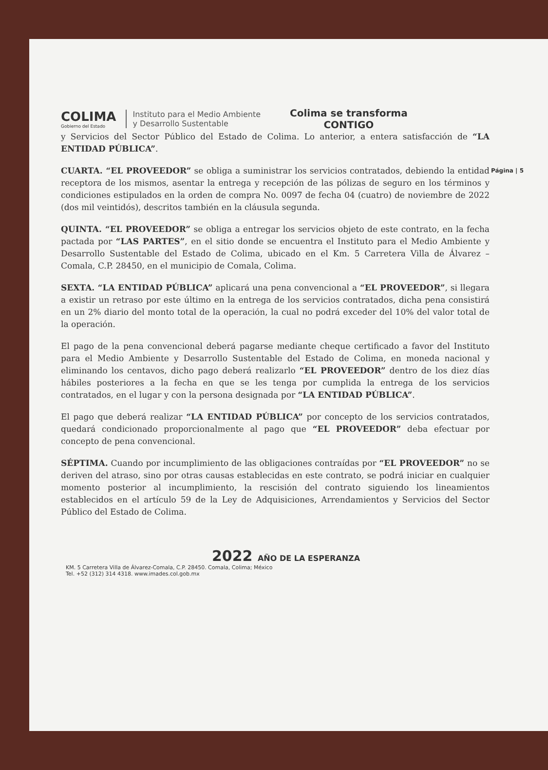COLIMA
Gobierno del Estado
Instituto para el Medio Ambiente
y Desarrollo Sustentable
Colima se transforma
CONTIGO
y Servicios del Sector Público del Estado de Colima. Lo anterior, a entera satisfacción de “LA ENTIDAD PÚBLICA”.
Página | 5 CUARTA. “EL PROVEEDOR” se obliga a suministrar los servicios contratados, debiendo la entidad receptora de los mismos, asentar la entrega y recepción de las pólizas de seguro en los términos y condiciones estipulados en la orden de compra No. 0097 de fecha 04 (cuatro) de noviembre de 2022 (dos mil veintidós), descritos también en la cláusula segunda.
QUINTA. “EL PROVEEDOR” se obliga a entregar los servicios objeto de este contrato, en la fecha pactada por “LAS PARTES”, en el sitio donde se encuentra el Instituto para el Medio Ambiente y Desarrollo Sustentable del Estado de Colima, ubicado en el Km. 5 Carretera Villa de Álvarez – Comala, C.P. 28450, en el municipio de Comala, Colima.
SEXTA. “LA ENTIDAD PÚBLICA” aplicará una pena convencional a “EL PROVEEDOR”, si llegara a existir un retraso por este último en la entrega de los servicios contratados, dicha pena consistirá en un 2% diario del monto total de la operación, la cual no podrá exceder del 10% del valor total de la operación.
El pago de la pena convencional deberá pagarse mediante cheque certificado a favor del Instituto para el Medio Ambiente y Desarrollo Sustentable del Estado de Colima, en moneda nacional y eliminando los centavos, dicho pago deberá realizarlo “EL PROVEEDOR” dentro de los diez días hábiles posteriores a la fecha en que se les tenga por cumplida la entrega de los servicios contratados, en el lugar y con la persona designada por “LA ENTIDAD PÚBLICA”.
El pago que deberá realizar “LA ENTIDAD PÚBLICA” por concepto de los servicios contratados, quedará condicionado proporcionalmente al pago que “EL PROVEEDOR” deba efectuar por concepto de pena convencional.
SÉPTIMA. Cuando por incumplimiento de las obligaciones contraídas por “EL PROVEEDOR” no se deriven del atraso, sino por otras causas establecidas en este contrato, se podrá iniciar en cualquier momento posterior al incumplimiento, la rescisión del contrato siguiendo los lineamientos establecidos en el artículo 59 de la Ley de Adquisiciones, Arrendamientos y Servicios del Sector Público del Estado de Colima.
2022 AÑO DE LA ESPERANZA
KM. 5 Carretera Villa de Álvarez-Comala, C.P. 28450. Comala, Colima; México
Tel. +52 (312) 314 4318. www.imades.col.gob.mx